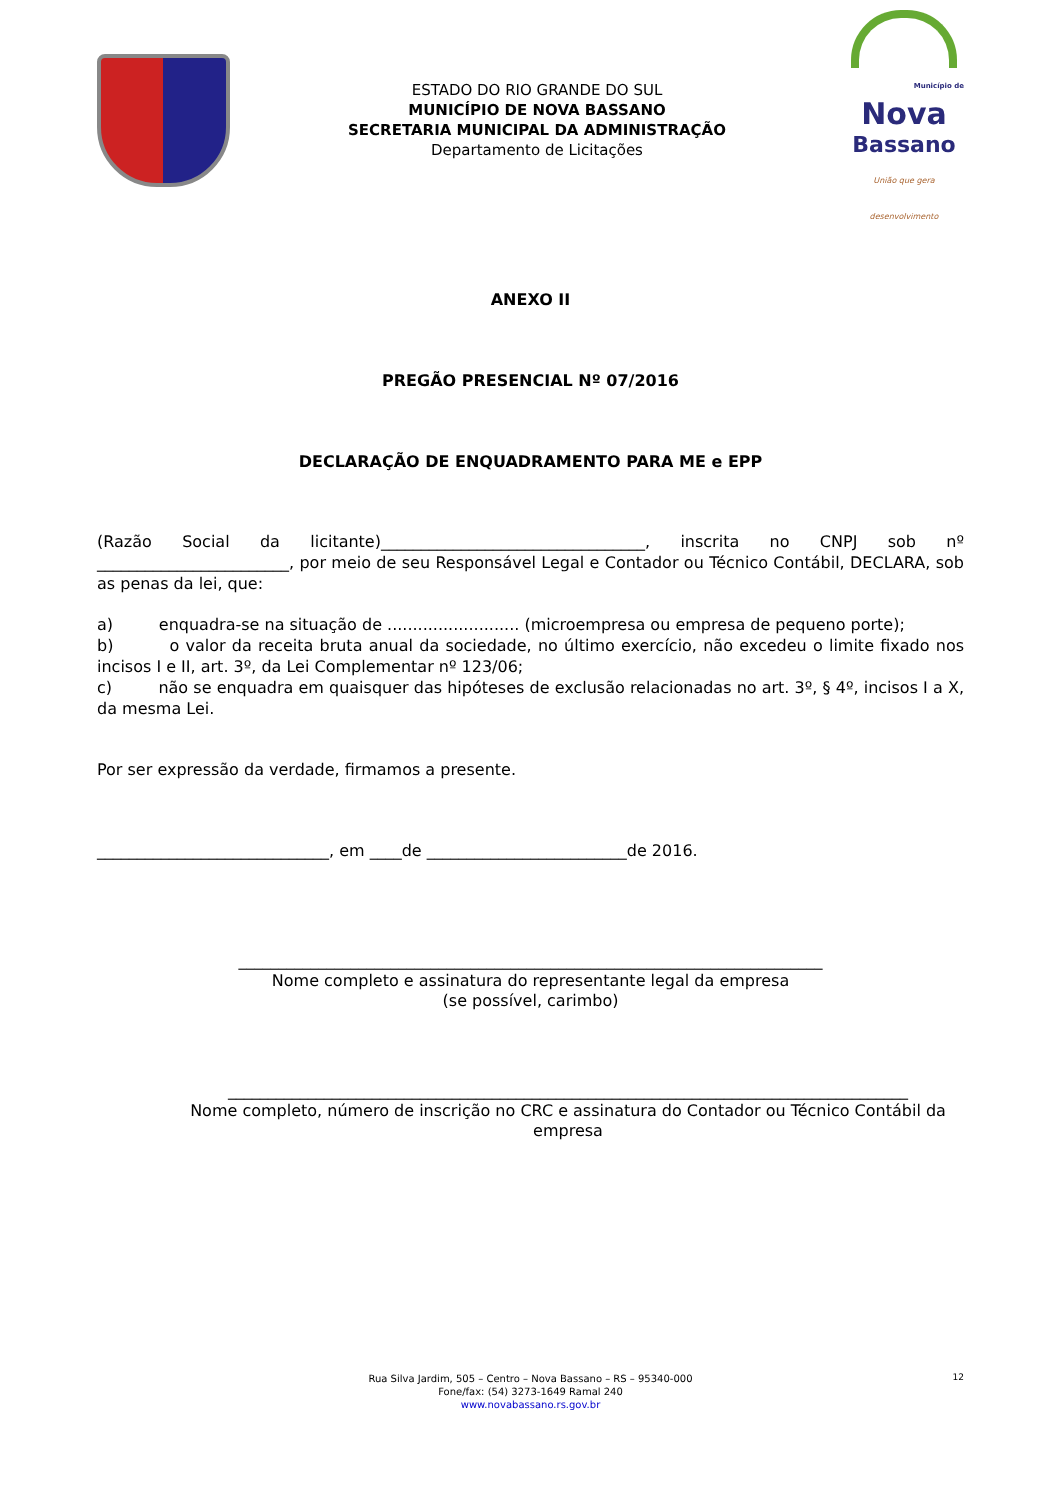ESTADO DO RIO GRANDE DO SUL
MUNICÍPIO DE NOVA BASSANO
SECRETARIA MUNICIPAL DA ADMINISTRAÇÃO
Departamento de Licitações
Município de
Nova
Bassano
União que gera desenvolvimento
ANEXO II
PREGÃO PRESENCIAL Nº 07/2016
DECLARAÇÃO DE ENQUADRAMENTO PARA ME e EPP
(Razão Social da licitante)_________________________________, inscrita no CNPJ sob nº ________________________, por meio de seu Responsável Legal e Contador ou Técnico Contábil, DECLARA, sob as penas da lei, que:
a) enquadra-se na situação de .......................... (microempresa ou empresa de pequeno porte);
b) o valor da receita bruta anual da sociedade, no último exercício, não excedeu o limite fixado nos incisos I e II, art. 3º, da Lei Complementar nº 123/06;
c) não se enquadra em quaisquer das hipóteses de exclusão relacionadas no art. 3º, § 4º, incisos I a X, da mesma Lei.
Por ser expressão da verdade, firmamos a presente.
_____________________________, em ____de _________________________de 2016.
_________________________________________________________________________
Nome completo e assinatura do representante legal da empresa
(se possível, carimbo)
_____________________________________________________________________________________
Nome completo, número de inscrição no CRC e assinatura do Contador ou Técnico Contábil da empresa
12
Rua Silva Jardim, 505 – Centro – Nova Bassano – RS – 95340-000
Fone/fax: (54) 3273-1649 Ramal 240
www.novabassano.rs.gov.br